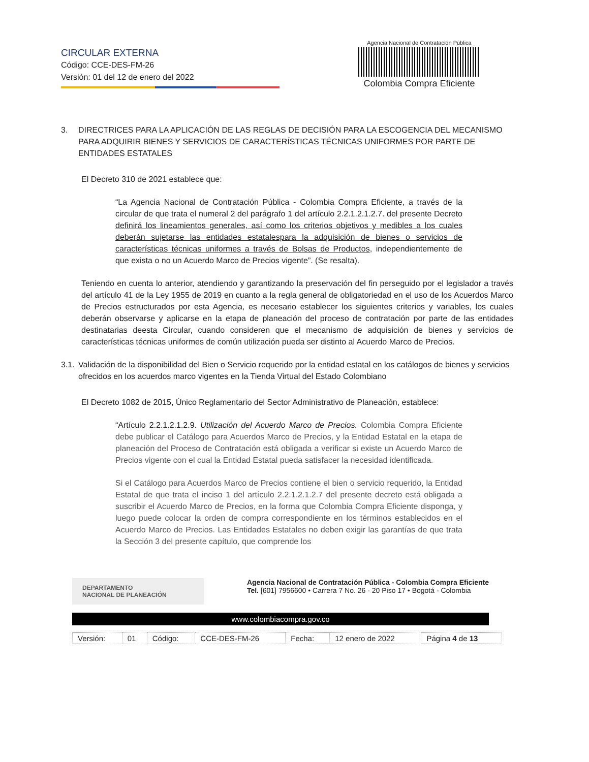CIRCULAR EXTERNA
Código: CCE-DES-FM-26
Versión: 01 del 12 de enero del 2022
Agencia Nacional de Contratación Pública
Colombia Compra Eficiente
3. DIRECTRICES PARA LA APLICACIÓN DE LAS REGLAS DE DECISIÓN PARA LA ESCOGENCIA DEL MECANISMO PARA ADQUIRIR BIENES Y SERVICIOS DE CARACTERÍSTICAS TÉCNICAS UNIFORMES POR PARTE DE ENTIDADES ESTATALES
El Decreto 310 de 2021 establece que:
“La Agencia Nacional de Contratación Pública - Colombia Compra Eficiente, a través de la circular de que trata el numeral 2 del parágrafo 1 del artículo 2.2.1.2.1.2.7. del presente Decreto definirá los lineamientos generales, así como los criterios objetivos y medibles a los cuales deberán sujetarse las entidades estatalespara la adquisición de bienes o servicios de características técnicas uniformes a través de Bolsas de Productos, independientemente de que exista o no un Acuerdo Marco de Precios vigente”. (Se resalta).
Teniendo en cuenta lo anterior, atendiendo y garantizando la preservación del fin perseguido por el legislador a través del artículo 41 de la Ley 1955 de 2019 en cuanto a la regla general de obligatoriedad en el uso de los Acuerdos Marco de Precios estructurados por esta Agencia, es necesario establecer los siguientes criterios y variables, los cuales deberán observarse y aplicarse en la etapa de planeación del proceso de contratación por parte de las entidades destinatarias deesta Circular, cuando consideren que el mecanismo de adquisición de bienes y servicios de características técnicas uniformes de común utilización pueda ser distinto al Acuerdo Marco de Precios.
3.1. Validación de la disponibilidad del Bien o Servicio requerido por la entidad estatal en los catálogos de bienes y servicios ofrecidos en los acuerdos marco vigentes en la Tienda Virtual del Estado Colombiano
El Decreto 1082 de 2015, Único Reglamentario del Sector Administrativo de Planeación, establece:
“Artículo 2.2.1.2.1.2.9. Utilización del Acuerdo Marco de Precios. Colombia Compra Eficiente debe publicar el Catálogo para Acuerdos Marco de Precios, y la Entidad Estatal en la etapa de planeación del Proceso de Contratación está obligada a verificar si existe un Acuerdo Marco de Precios vigente con el cual la Entidad Estatal pueda satisfacer la necesidad identificada.
Si el Catálogo para Acuerdos Marco de Precios contiene el bien o servicio requerido, la Entidad Estatal de que trata el inciso 1 del artículo 2.2.1.2.1.2.7 del presente decreto está obligada a suscribir el Acuerdo Marco de Precios, en la forma que Colombia Compra Eficiente disponga, y luego puede colocar la orden de compra correspondiente en los términos establecidos en el Acuerdo Marco de Precios. Las Entidades Estatales no deben exigir las garantías de que trata la Sección 3 del presente capítulo, que comprende los
DEPARTAMENTO
NACIONAL DE PLANEACIÓN
Agencia Nacional de Contratación Pública - Colombia Compra Eficiente
Tel. [601] 7956600 • Carrera 7 No. 26 - 20 Piso 17 • Bogotá - Colombia
www.colombiacompra.gov.co
| Versión: | 01 | Código: | CCE-DES-FM-26 | Fecha: | 12 enero de 2022 | Página 4 de 13 |